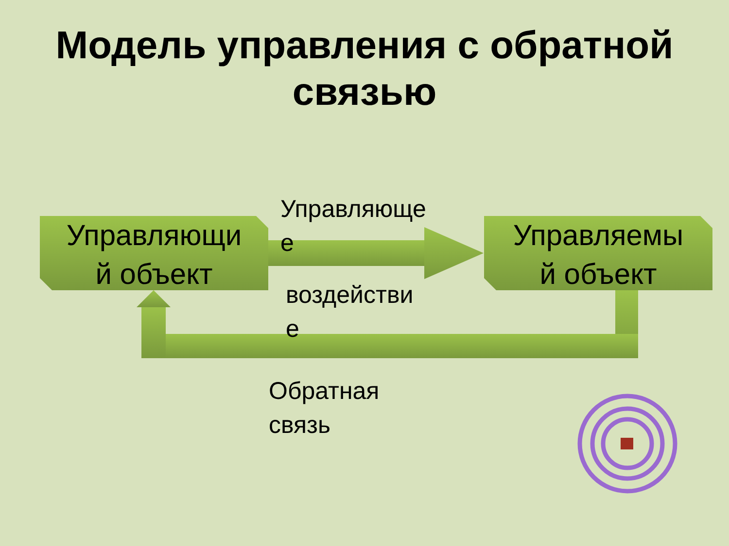Модель управления с обратной
связью
Управляющи
й объект
Управляюще
е
Управляемы
й объект
воздействи
е
Обратная
связь